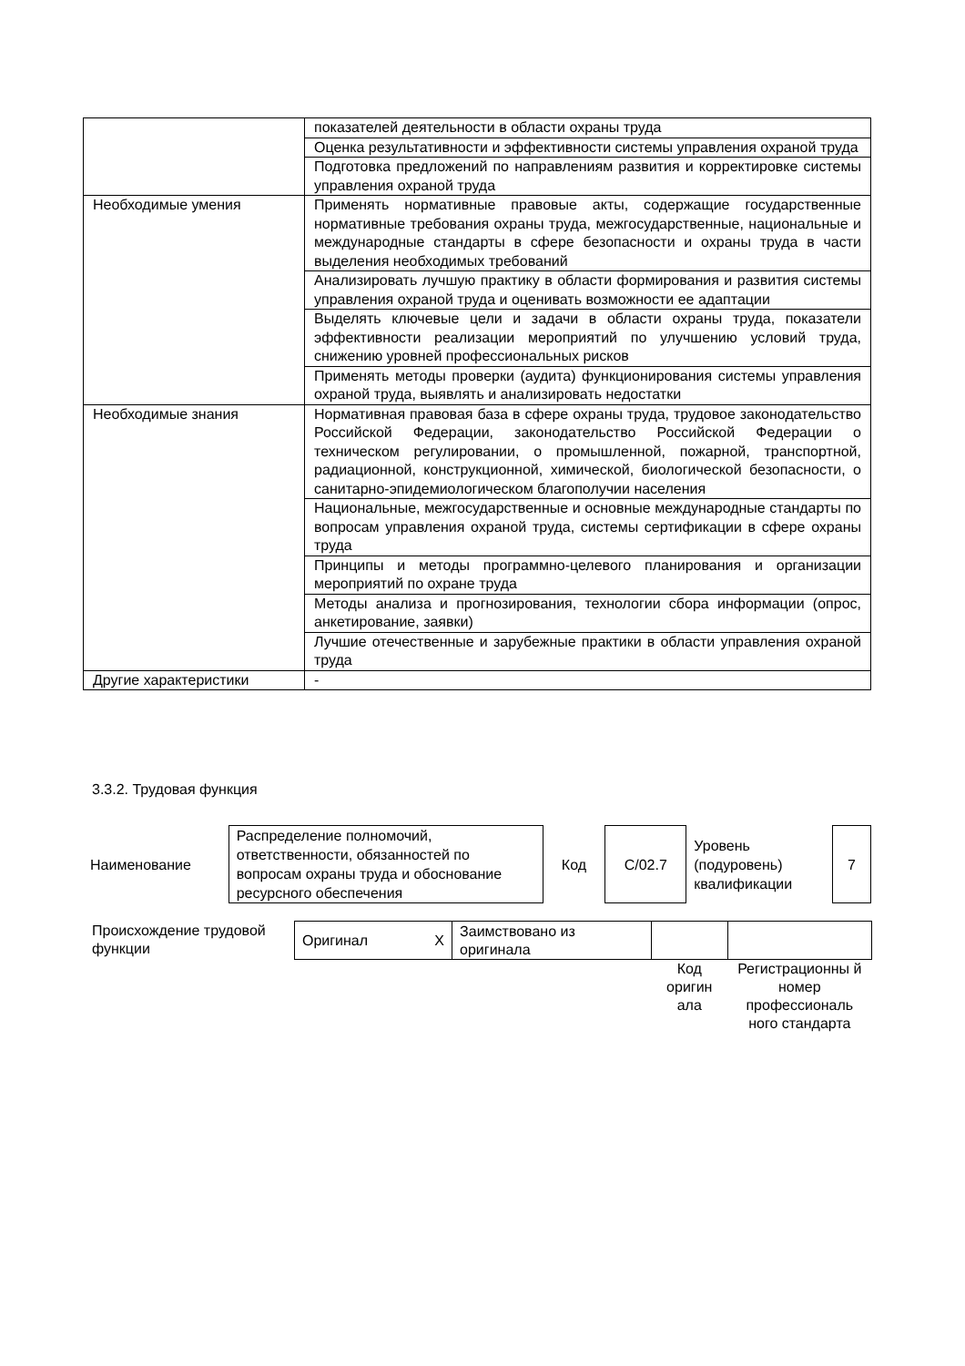| | показателей деятельности в области охраны труда |
| | Оценка результативности и эффективности системы управления охраной труда |
| | Подготовка предложений по направлениям развития и корректировке системы управления охраной труда |
| Необходимые умения | Применять нормативные правовые акты, содержащие государственные нормативные требования охраны труда, межгосударственные, национальные и международные стандарты в сфере безопасности и охраны труда в части выделения необходимых требований |
| | Анализировать лучшую практику в области формирования и развития системы управления охраной труда и оценивать возможности ее адаптации |
| | Выделять ключевые цели и задачи в области охраны труда, показатели эффективности реализации мероприятий по улучшению условий труда, снижению уровней профессиональных рисков |
| | Применять методы проверки (аудита) функционирования системы управления охраной труда, выявлять и анализировать недостатки |
| Необходимые знания | Нормативная правовая база в сфере охраны труда, трудовое законодательство Российской Федерации, законодательство Российской Федерации о техническом регулировании, о промышленной, пожарной, транспортной, радиационной, конструкционной, химической, биологической безопасности, о санитарно-эпидемиологическом благополучии населения |
| | Национальные, межгосударственные и основные международные стандарты по вопросам управления охраной труда, системы сертификации в сфере охраны труда |
| | Принципы и методы программно-целевого планирования и организации мероприятий по охране труда |
| | Методы анализа и прогнозирования, технологии сбора информации (опрос, анкетирование, заявки) |
| | Лучшие отечественные и зарубежные практики в области управления охраной труда |
| Другие характеристики | - |
3.3.2. Трудовая функция
| Наименование | Распределение полномочий, ответственности, обязанностей по вопросам охраны труда и обоснование ресурсного обеспечения | Код | С/02.7 | Уровень (подуровень) квалификации | 7 |
| Происхождение трудовой функции | Оригинал | X | Заимствовано из оригинала | | |
| | | | | Код оригин ала | Регистрационны й номер профессиональ ного стандарта |